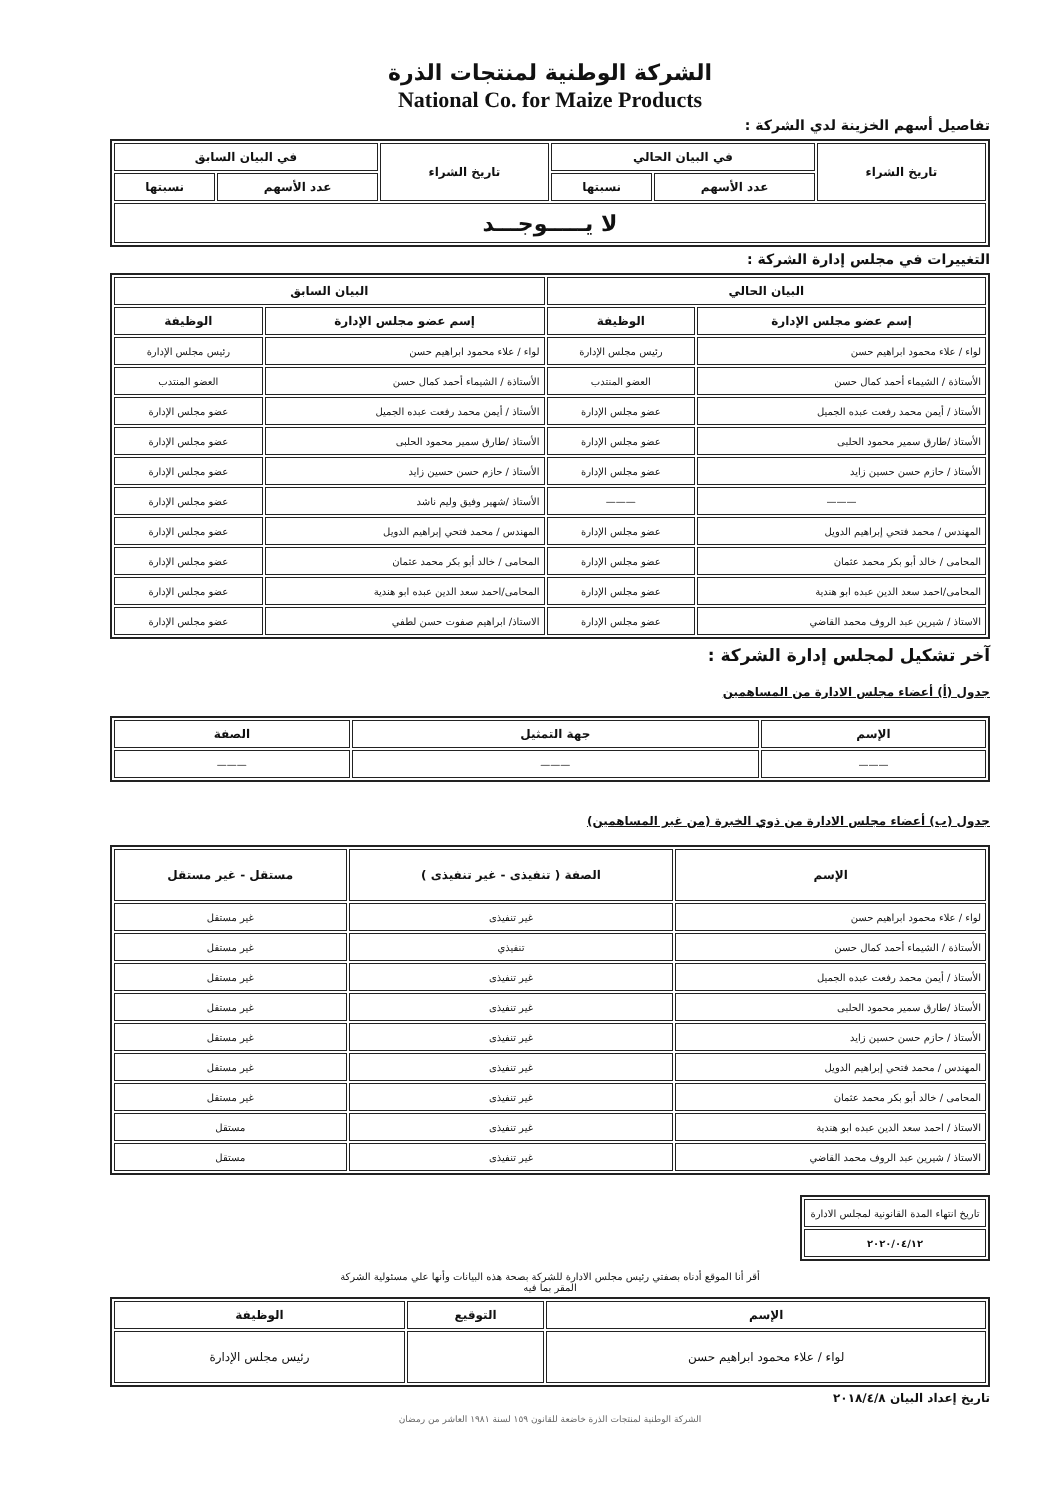الشركة الوطنية لمنتجات الذرة
National Co. for Maize Products
تفاصيل أسهم الخزينة لدي الشركة :
| تاريخ الشراء | في البيان الحالي | | تاريخ الشراء | في البيان السابق | |
| --- | --- | --- | --- | --- | --- |
| | عدد الأسهم | نسبتها | | عدد الأسهم | نسبتها |
| لا يـــــوجـــد | | | | | |
التغييرات في مجلس إدارة الشركة :
| البيان الحالي | | البيان السابق | |
| --- | --- | --- | --- |
| إسم عضو مجلس الإدارة | الوظيفة | إسم عضو مجلس الإدارة | الوظيفة |
| لواء / علاء محمود ابراهيم حسن | رئيس مجلس الإدارة | لواء / علاء محمود ابراهيم حسن | رئيس مجلس الإدارة |
| الأستاذة / الشيماء أحمد كمال حسن | العضو المنتدب | الأستاذة / الشيماء أحمد كمال حسن | العضو المنتدب |
| الأستاذ / أيمن محمد رفعت عبده الجميل | عضو مجلس الإدارة | الأستاذ / أيمن محمد رفعت عبده الجميل | عضو مجلس الإدارة |
| الأستاذ /طارق سمير محمود الحلبى | عضو مجلس الإدارة | الأستاذ /طارق سمير محمود الحلبى | عضو مجلس الإدارة |
| الأستاذ / حازم حسن حسين زايد | عضو مجلس الإدارة | الأستاذ / حازم حسن حسين زايد | عضو مجلس الإدارة |
| ——— | ——— | الأستاذ /شهير وفيق وليم ناشد | عضو مجلس الإدارة |
| المهندس / محمد فتحي إبراهيم الدويل | عضو مجلس الإدارة | المهندس / محمد فتحي إبراهيم الدويل | عضو مجلس الإدارة |
| المحامى / خالد أبو بكر محمد عثمان | عضو مجلس الإدارة | المحامى / خالد أبو بكر محمد عثمان | عضو مجلس الإدارة |
| المحامى/احمد سعد الدين عبده ابو هندية | عضو مجلس الإدارة | المحامى/احمد سعد الدين عبده ابو هندية | عضو مجلس الإدارة |
| الاستاذ / شيرين عبد الروف محمد القاضي | عضو مجلس الإدارة | الاستاذ/ ابراهيم صفوت حسن لطفي | عضو مجلس الإدارة |
آخر تشكيل لمجلس إدارة الشركة :
جدول (أ) أعضاء مجلس الادارة من المساهمين
| الإسم | جهة التمثيل | الصفة |
| --- | --- | --- |
| ——— | ——— | ——— |
جدول (ب) أعضاء مجلس الادارة من ذوي الخبرة (من غير المساهمين)
| الإسم | الصفة ( تنفيذى - غير تنفيذى ) | مستقل - غير مستقل |
| --- | --- | --- |
| لواء / علاء محمود ابراهيم حسن | غير تنفيذى | غير مستقل |
| الأستاذة / الشيماء أحمد كمال حسن | تنفيذي | غير مستقل |
| الأستاذ / أيمن محمد رفعت عبده الجميل | غير تنفيذى | غير مستقل |
| الأستاذ /طارق سمير محمود الحلبى | غير تنفيذى | غير مستقل |
| الأستاذ / حازم حسن حسين زايد | غير تنفيذى | غير مستقل |
| المهندس / محمد فتحي إبراهيم الدويل | غير تنفيذى | غير مستقل |
| المحامى / خالد أبو بكر محمد عثمان | غير تنفيذى | غير مستقل |
| الاستاذ / احمد سعد الدين عبده ابو هندية | غير تنفيذى | مستقل |
| الاستاذ / شيرين عبد الروف محمد القاضي | غير تنفيذى | مستقل |
| تاريخ انتهاء المدة القانونية لمجلس الادارة |
| ٢٠٢٠/٠٤/١٢ |
أقر أنا الموقع أدناه بصفتي رئيس مجلس الادارة للشركة بصحة هذه البيانات وأنها علي مسئولية الشركة
المقر بما فيه
| الإسم | التوقيع | الوظيفة |
| --- | --- | --- |
| لواء / علاء محمود ابراهيم حسن | | رئيس مجلس الإدارة |
تاريخ إعداد البيان ٢٠١٨/٤/٨
الشركة الوطنية لمنتجات الذرة خاضعة للقانون ١٥٩ لسنة ١٩٨١ العاشر من رمضان